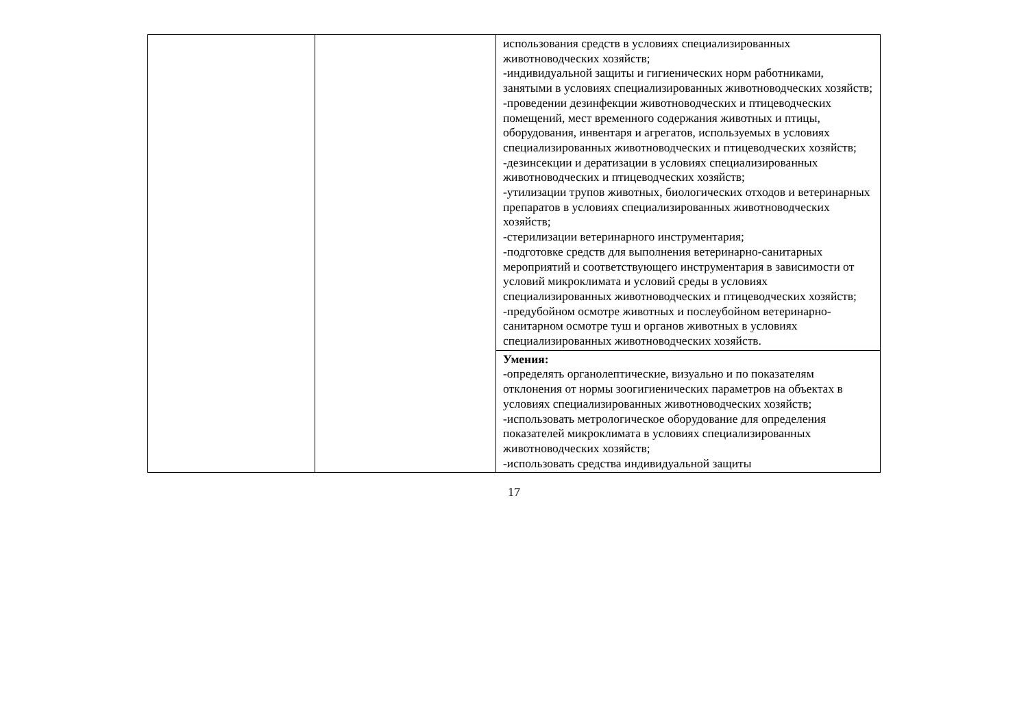| | | использования средств в условиях специализированных животноводческих хозяйств; -индивидуальной защиты и гигиенических норм работниками, занятыми в условиях специализированных животноводческих хозяйств; -проведении дезинфекции животноводческих и птицеводческих помещений, мест временного содержания животных и птицы, оборудования, инвентаря и агрегатов, используемых в условиях специализированных животноводческих и птицеводческих хозяйств; -дезинсекции и дератизации в условиях специализированных животноводческих и птицеводческих хозяйств; -утилизации трупов животных, биологических отходов и ветеринарных препаратов в условиях специализированных животноводческих хозяйств; -стерилизации ветеринарного инструментария; -подготовке средств для выполнения ветеринарно-санитарных мероприятий и соответствующего инструментария в зависимости от условий микроклимата и условий среды в условиях специализированных животноводческих и птицеводческих хозяйств; -предубойном осмотре животных и послеубойном ветеринарно-санитарном осмотре туш и органов животных в условиях специализированных животноводческих хозяйств. |
| | | Умения: -определять органолептические, визуально и по показателям отклонения от нормы зоогигиенических параметров на объектах в условиях специализированных животноводческих хозяйств; -использовать метрологическое оборудование для определения показателей микроклимата в условиях специализированных животноводческих хозяйств; -использовать средства индивидуальной защиты |
17